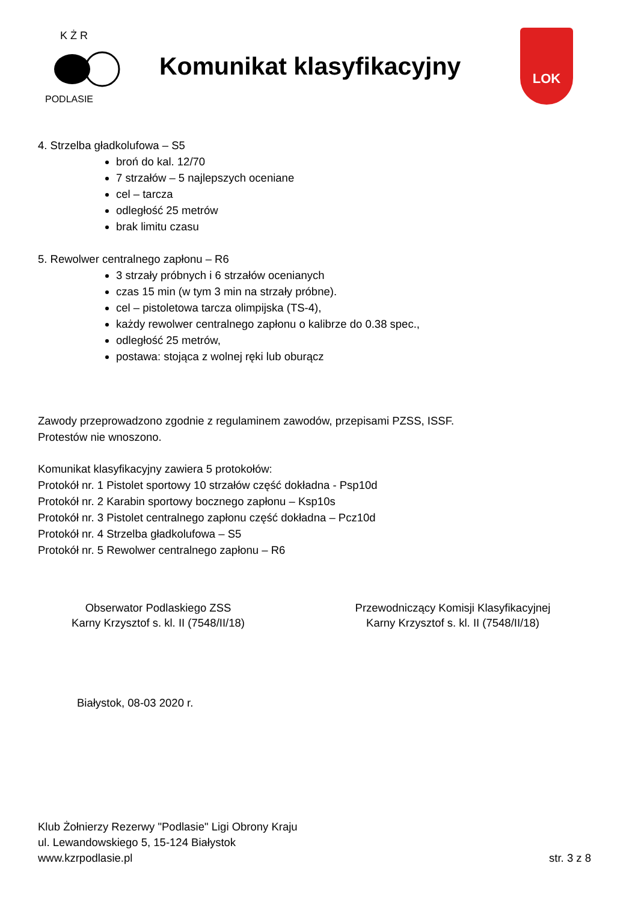K Ż R
PODLASIE
Komunikat klasyfikacyjny
LOK
4. Strzelba gładkolufowa – S5
broń do kal. 12/70
7 strzałów – 5 najlepszych oceniane
cel – tarcza
odległość 25 metrów
brak limitu czasu
5. Rewolwer centralnego zapłonu – R6
3 strzały próbnych i 6 strzałów ocenianych
czas 15 min (w tym 3 min na strzały próbne).
cel – pistoletowa tarcza olimpijska (TS-4),
każdy rewolwer centralnego zapłonu o kalibrze do 0.38 spec.,
odległość 25 metrów,
postawa: stojąca z wolnej ręki lub oburącz
Zawody przeprowadzono zgodnie z regulaminem zawodów, przepisami PZSS, ISSF.
Protestów nie wnoszono.
Komunikat klasyfikacyjny zawiera 5 protokołów:
Protokół nr. 1 Pistolet sportowy 10 strzałów część dokładna - Psp10d
Protokół nr. 2 Karabin sportowy bocznego zapłonu – Ksp10s
Protokół nr. 3 Pistolet centralnego zapłonu część dokładna – Pcz10d
Protokół nr. 4 Strzelba gładkolufowa – S5
Protokół nr. 5 Rewolwer centralnego zapłonu – R6
Obserwator Podlaskiego ZSS
Karny Krzysztof s. kl. II (7548/II/18)
Przewodniczący Komisji Klasyfikacyjnej
Karny Krzysztof s. kl. II (7548/II/18)
Białystok, 08-03 2020 r.
Klub Żołnierzy Rezerwy "Podlasie" Ligi Obrony Kraju
ul. Lewandowskiego 5, 15-124 Białystok
www.kzrpodlasie.pl
str. 3 z 8